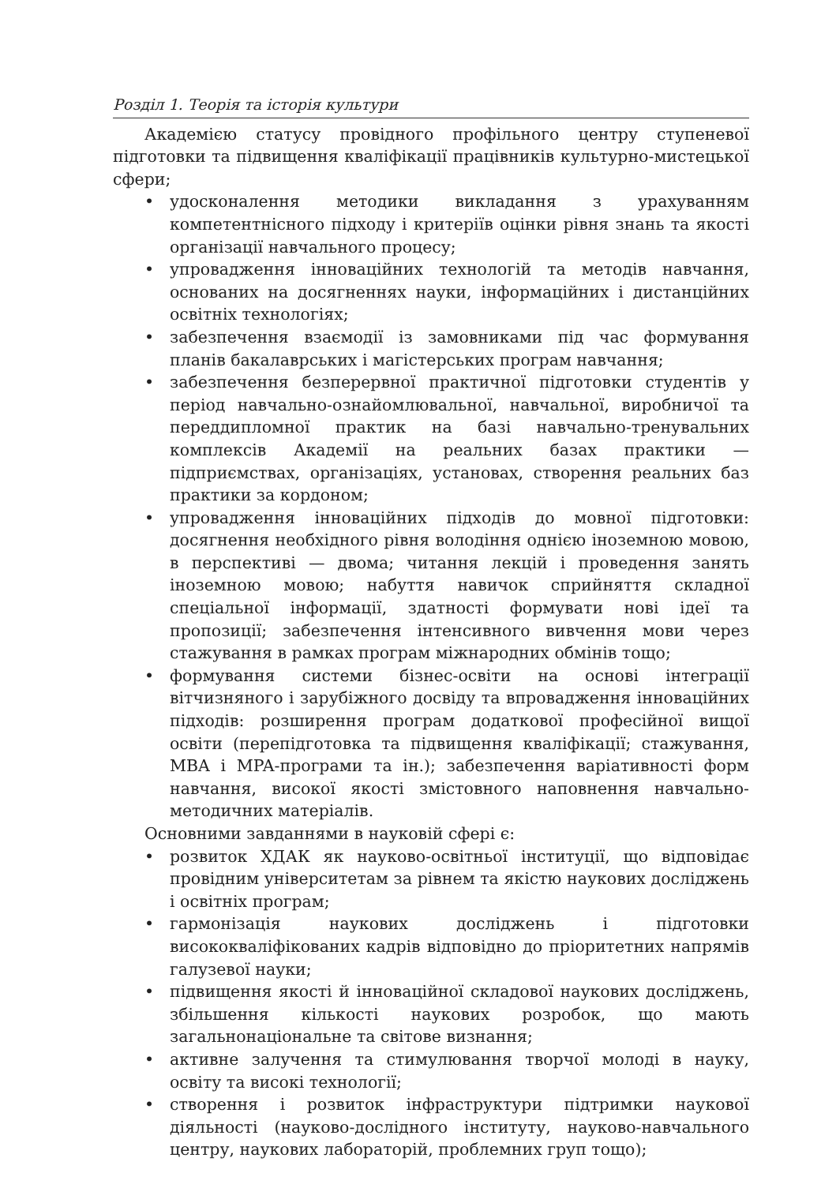Розділ 1. Теорія та історія культури
Академією статусу провідного профільного центру ступеневої підготовки та підвищення кваліфікації працівників культурно-мистецької сфери;
• удосконалення методики викладання з урахуванням компетентнісного підходу і критеріїв оцінки рівня знань та якості організації навчального процесу;
• упровадження інноваційних технологій та методів навчання, основаних на досягненнях науки, інформаційних і дистанційних освітніх технологіях;
• забезпечення взаємодії із замовниками під час формування планів бакалаврських і магістерських програм навчання;
• забезпечення безперервної практичної підготовки студентів у період навчально-ознайомлювальної, навчальної, виробничої та переддипломної практик на базі навчально-тренувальних комплексів Академії на реальних базах практики — підприємствах, організаціях, установах, створення реальних баз практики за кордоном;
• упровадження інноваційних підходів до мовної підготовки: досягнення необхідного рівня володіння однією іноземною мовою, в перспективі — двома; читання лекцій і проведення занять іноземною мовою; набуття навичок сприйняття складної спеціальної інформації, здатності формувати нові ідеї та пропозиції; забезпечення інтенсивного вивчення мови через стажування в рамках програм міжнародних обмінів тощо;
• формування системи бізнес-освіти на основі інтеграції вітчизняного і зарубіжного досвіду та впровадження інноваційних підходів: розширення програм додаткової професійної вищої освіти (перепідготовка та підвищення кваліфікації; стажування, MBA і MPA-програми та ін.); забезпечення варіативності форм навчання, високої якості змістовного наповнення навчально-методичних матеріалів.
Основними завданнями в науковій сфері є:
• розвиток ХДАК як науково-освітньої інституції, що відповідає провідним університетам за рівнем та якістю наукових досліджень і освітніх програм;
• гармонізація наукових досліджень і підготовки висококваліфікованих кадрів відповідно до пріоритетних напрямів галузевої науки;
• підвищення якості й інноваційної складової наукових досліджень, збільшення кількості наукових розробок, що мають загальнонаціональне та світове визнання;
• активне залучення та стимулювання творчої молоді в науку, освіту та високі технології;
• створення і розвиток інфраструктури підтримки наукової діяльності (науково-дослідного інституту, науково-навчального центру, наукових лабораторій, проблемних груп тощо);